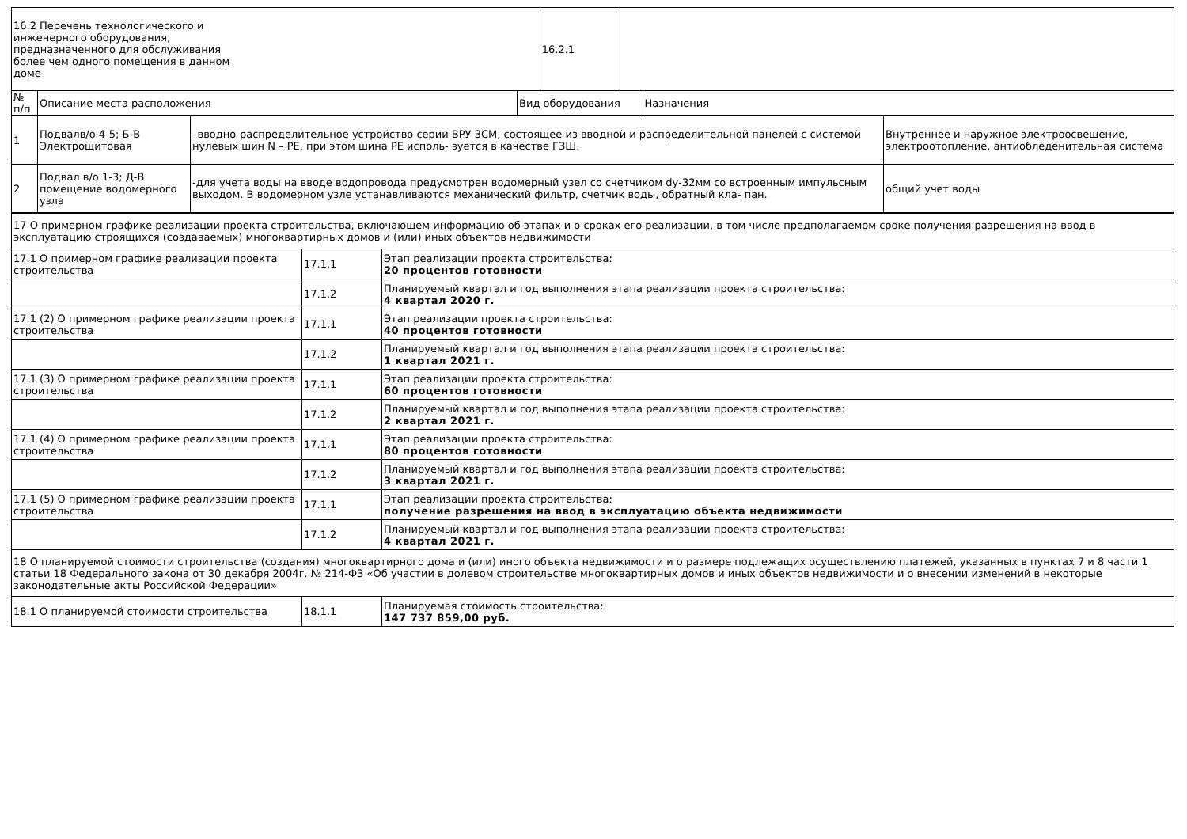| 16.2 Перечень технологического и инженерного оборудования, предназначенного для обслуживания более чем одного помещения в данном доме | | | 16.2.1 | | |
| № п/п | Описание места расположения | Вид оборудования | | | Назначения |
| 1 | Подвалв/о 4-5; Б-В Электрощитовая | –вводно-распределительное устройство серии ВРУ 3СМ, состоящее из вводной и распределительной панелей с системой нулевых шин N – PE, при этом шина PE исполь- зуется в качестве ГЗШ. | Внутреннее и наружное электроосвещение, электроотопление, антиобледенительная система |
| 2 | Подвал в/о 1-3; Д-В помещение водомерного узла | -для учета воды на вводе водопровода предусмотрен водомерный узел со счетчиком dу-32мм со встроенным импульсным выходом. В водомерном узле устанавливаются механический фильтр, счетчик воды, обратный кла- пан. | общий учет воды |
| 17 О примерном графике реализации проекта строительства, включающем информацию об этапах и о сроках его реализации, в том числе предполагаемом сроке получения разрешения на ввод в эксплуатацию строящихся (создаваемых) многоквартирных домов и (или) иных объектов недвижимости | | |
| 17.1 О примерном графике реализации проекта строительства | 17.1.1 | Этап реализации проекта строительства: 20 процентов готовности |
| | 17.1.2 | Планируемый квартал и год выполнения этапа реализации проекта строительства: 4 квартал 2020 г. |
| 17.1 (2) О примерном графике реализации проекта строительства | 17.1.1 | Этап реализации проекта строительства: 40 процентов готовности |
| | 17.1.2 | Планируемый квартал и год выполнения этапа реализации проекта строительства: 1 квартал 2021 г. |
| 17.1 (3) О примерном графике реализации проекта строительства | 17.1.1 | Этап реализации проекта строительства: 60 процентов готовности |
| | 17.1.2 | Планируемый квартал и год выполнения этапа реализации проекта строительства: 2 квартал 2021 г. |
| 17.1 (4) О примерном графике реализации проекта строительства | 17.1.1 | Этап реализации проекта строительства: 80 процентов готовности |
| | 17.1.2 | Планируемый квартал и год выполнения этапа реализации проекта строительства: 3 квартал 2021 г. |
| 17.1 (5) О примерном графике реализации проекта строительства | 17.1.1 | Этап реализации проекта строительства: получение разрешения на ввод в эксплуатацию объекта недвижимости |
| | 17.1.2 | Планируемый квартал и год выполнения этапа реализации проекта строительства: 4 квартал 2021 г. |
| 18 О планируемой стоимости строительства (создания) многоквартирного дома и (или) иного объекта недвижимости и о размере подлежащих осуществлению платежей, указанных в пунктах 7 и 8 части 1 статьи 18 Федерального закона от 30 декабря 2004г. № 214-ФЗ «Об участии в долевом строительстве многоквартирных домов и иных объектов недвижимости и о внесении изменений в некоторые законодательные акты Российской Федерации» | | |
| 18.1 О планируемой стоимости строительства | 18.1.1 | Планируемая стоимость строительства: 147 737 859,00 руб. |